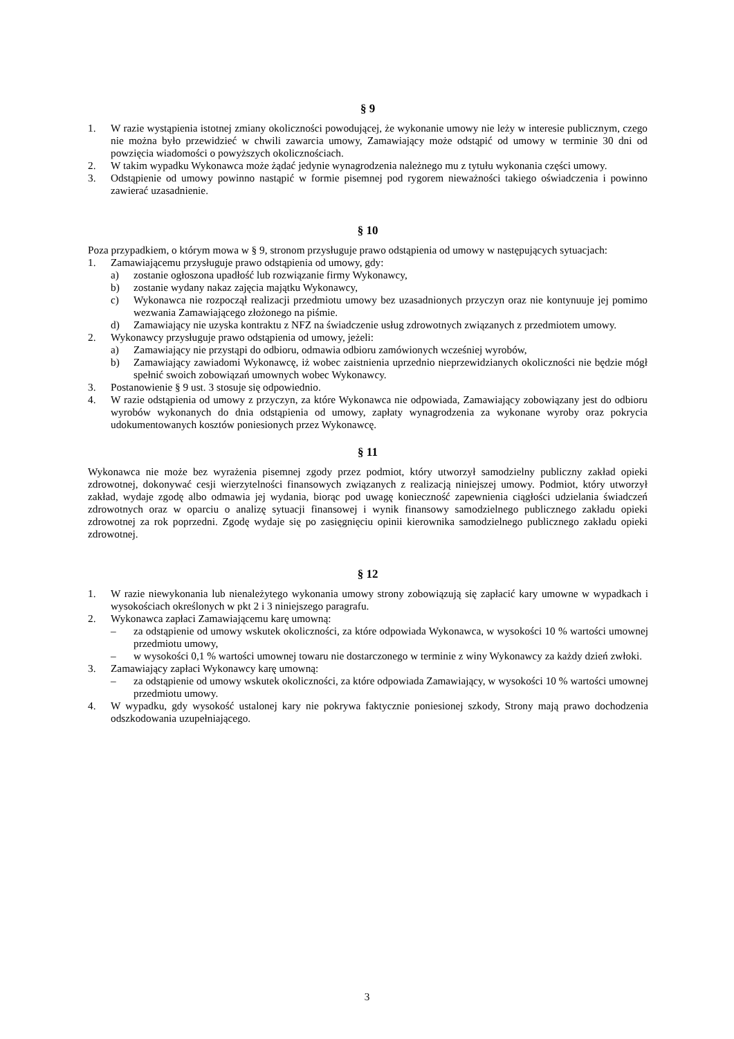§ 9
1. W razie wystąpienia istotnej zmiany okoliczności powodującej, że wykonanie umowy nie leży w interesie publicznym, czego nie można było przewidzieć w chwili zawarcia umowy, Zamawiający może odstąpić od umowy w terminie 30 dni od powzięcia wiadomości o powyższych okolicznościach.
2. W takim wypadku Wykonawca może żądać jedynie wynagrodzenia należnego mu z tytułu wykonania części umowy.
3. Odstąpienie od umowy powinno nastąpić w formie pisemnej pod rygorem nieważności takiego oświadczenia i powinno zawierać uzasadnienie.
§ 10
Poza przypadkiem, o którym mowa w § 9, stronom przysługuje prawo odstąpienia od umowy w następujących sytuacjach:
1. Zamawiającemu przysługuje prawo odstąpienia od umowy, gdy:
a) zostanie ogłoszona upadłość lub rozwiązanie firmy Wykonawcy,
b) zostanie wydany nakaz zajęcia majątku Wykonawcy,
c) Wykonawca nie rozpoczął realizacji przedmiotu umowy bez uzasadnionych przyczyn oraz nie kontynuuje jej pomimo wezwania Zamawiającego złożonego na piśmie.
d) Zamawiający nie uzyska kontraktu z NFZ na świadczenie usług zdrowotnych związanych z przedmiotem umowy.
2. Wykonawcy przysługuje prawo odstąpienia od umowy, jeżeli:
a) Zamawiający nie przystąpi do odbioru, odmawia odbioru zamówionych wcześniej wyrobów,
b) Zamawiający zawiadomi Wykonawcę, iż wobec zaistnienia uprzednio nieprzewidzianych okoliczności nie będzie mógł spełnić swoich zobowiązań umownych wobec Wykonawcy.
3. Postanowienie § 9 ust. 3 stosuje się odpowiednio.
4. W razie odstąpienia od umowy z przyczyn, za które Wykonawca nie odpowiada, Zamawiający zobowiązany jest do odbioru wyrobów wykonanych do dnia odstąpienia od umowy, zapłaty wynagrodzenia za wykonane wyroby oraz pokrycia udokumentowanych kosztów poniesionych przez Wykonawcę.
§ 11
Wykonawca nie może bez wyrażenia pisemnej zgody przez podmiot, który utworzył samodzielny publiczny zakład opieki zdrowotnej, dokonywać cesji wierzytelności finansowych związanych z realizacją niniejszej umowy. Podmiot, który utworzył zakład, wydaje zgodę albo odmawia jej wydania, biorąc pod uwagę konieczność zapewnienia ciągłości udzielania świadczeń zdrowotnych oraz w oparciu o analizę sytuacji finansowej i wynik finansowy samodzielnego publicznego zakładu opieki zdrowotnej za rok poprzedni. Zgodę wydaje się po zasięgnięciu opinii kierownika samodzielnego publicznego zakładu opieki zdrowotnej.
§ 12
1. W razie niewykonania lub nienależytego wykonania umowy strony zobowiązują się zapłacić kary umowne w wypadkach i wysokościach określonych w pkt 2 i 3 niniejszego paragrafu.
2. Wykonawca zapłaci Zamawiającemu karę umowną:
– za odstąpienie od umowy wskutek okoliczności, za które odpowiada Wykonawca, w wysokości 10 % wartości umownej przedmiotu umowy,
– w wysokości 0,1 % wartości umownej towaru nie dostarczonego w terminie z winy Wykonawcy za każdy dzień zwłoki.
3. Zamawiający zapłaci Wykonawcy karę umowną:
– za odstąpienie od umowy wskutek okoliczności, za które odpowiada Zamawiający, w wysokości 10 % wartości umownej przedmiotu umowy.
4. W wypadku, gdy wysokość ustalonej kary nie pokrywa faktycznie poniesionej szkody, Strony mają prawo dochodzenia odszkodowania uzupełniającego.
3